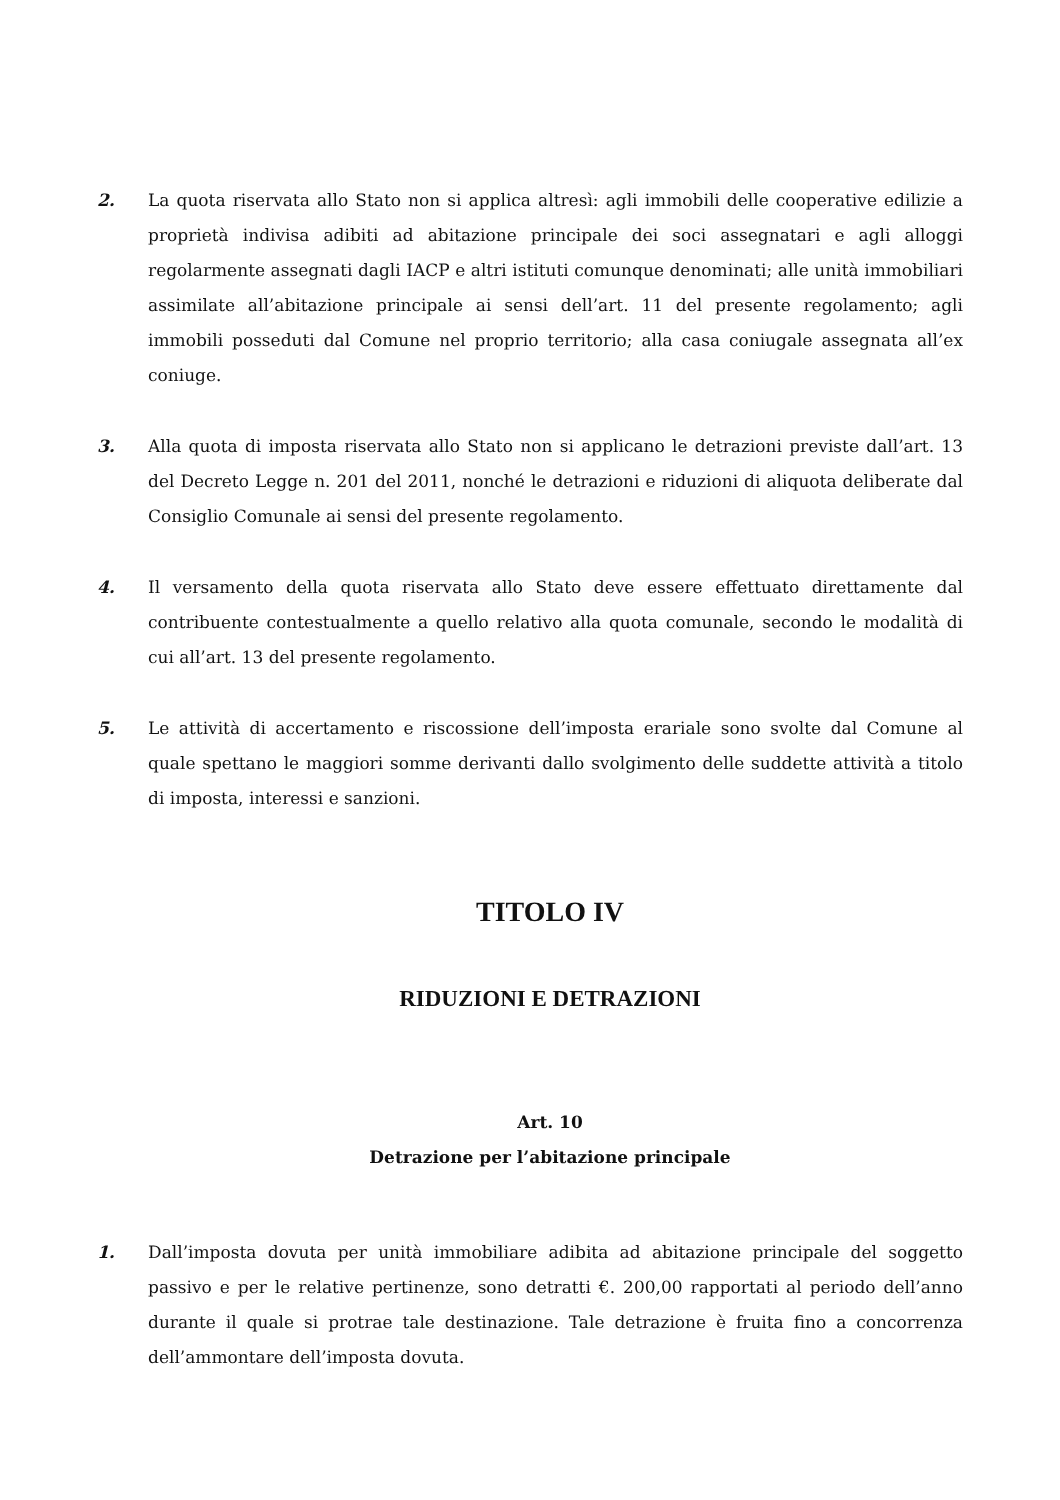2. La quota riservata allo Stato non si applica altresì: agli immobili delle cooperative edilizie a proprietà indivisa adibiti ad abitazione principale dei soci assegnatari e agli alloggi regolarmente assegnati dagli IACP e altri istituti comunque denominati; alle unità immobiliari assimilate all’abitazione principale ai sensi dell’art. 11 del presente regolamento; agli immobili posseduti dal Comune nel proprio territorio; alla casa coniugale assegnata all’ex coniuge.
3. Alla quota di imposta riservata allo Stato non si applicano le detrazioni previste dall’art. 13 del Decreto Legge n. 201 del 2011, nonché le detrazioni e riduzioni di aliquota deliberate dal Consiglio Comunale ai sensi del presente regolamento.
4. Il versamento della quota riservata allo Stato deve essere effettuato direttamente dal contribuente contestualmente a quello relativo alla quota comunale, secondo le modalità di cui all’art. 13 del presente regolamento.
5. Le attività di accertamento e riscossione dell’imposta erariale sono svolte dal Comune al quale spettano le maggiori somme derivanti dallo svolgimento delle suddette attività a titolo di imposta, interessi e sanzioni.
TITOLO IV
RIDUZIONI E DETRAZIONI
Art. 10
Detrazione per l’abitazione principale
1. Dall’imposta dovuta per unità immobiliare adibita ad abitazione principale del soggetto passivo e per le relative pertinenze, sono detratti €. 200,00 rapportati al periodo dell’anno durante il quale si protrae tale destinazione. Tale detrazione è fruita fino a concorrenza dell’ammontare dell’imposta dovuta.